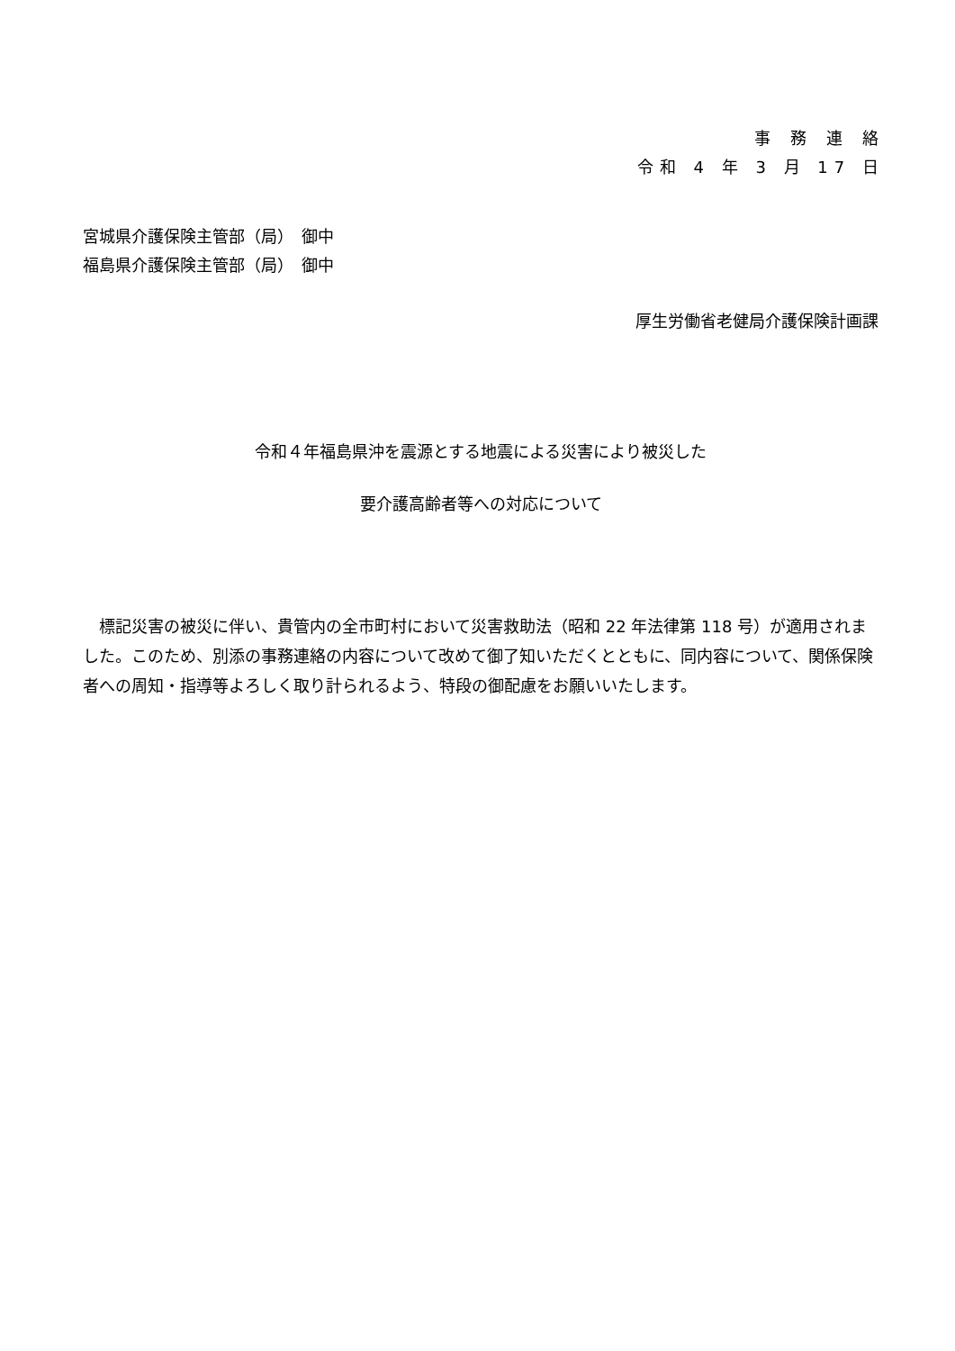事務連絡
令和 4 年 3 月 17 日
宮城県介護保険主管部（局）　御中
福島県介護保険主管部（局）　御中
厚生労働省老健局介護保険計画課
令和４年福島県沖を震源とする地震による災害により被災した
要介護高齢者等への対応について
標記災害の被災に伴い、貴管内の全市町村において災害救助法（昭和 22 年法律第 118 号）が適用されました。このため、別添の事務連絡の内容について改めて御了知いただくとともに、同内容について、関係保険者への周知・指導等よろしく取り計られるよう、特段の御配慮をお願いいたします。